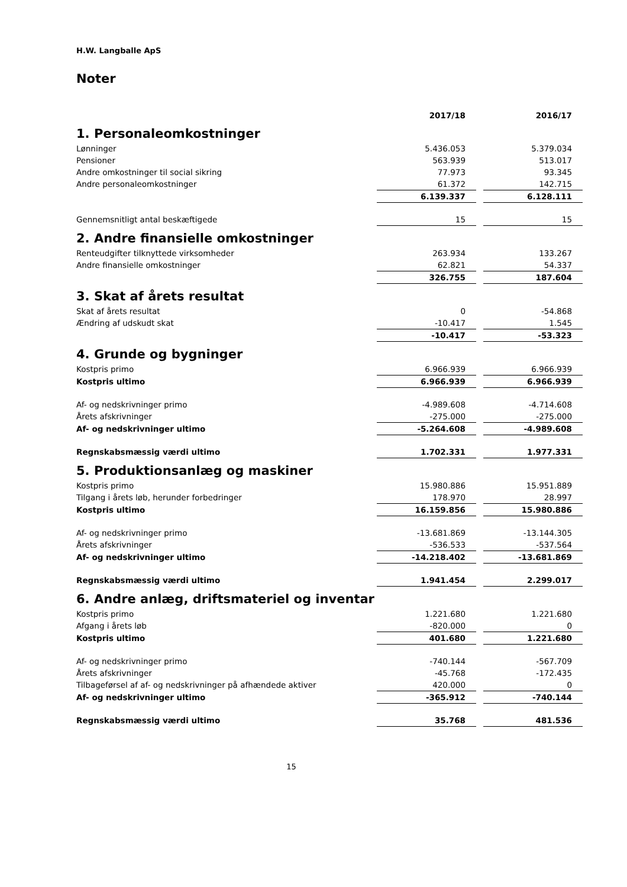H.W. Langballe ApS
Noter
| | 2017/18 | | 2016/17 |
| 1. Personaleomkostninger | | | |
| Lønninger | 5.436.053 | | 5.379.034 |
| Pensioner | 563.939 | | 513.017 |
| Andre omkostninger til social sikring | 77.973 | | 93.345 |
| Andre personaleomkostninger | 61.372 | | 142.715 |
| | 6.139.337 | | 6.128.111 |
| Gennemsnitligt antal beskæftigede | 15 | | 15 |
| 2. Andre finansielle omkostninger | | | |
| Renteudgifter tilknyttede virksomheder | 263.934 | | 133.267 |
| Andre finansielle omkostninger | 62.821 | | 54.337 |
| | 326.755 | | 187.604 |
| 3. Skat af årets resultat | | | |
| Skat af årets resultat | 0 | | -54.868 |
| Ændring af udskudt skat | -10.417 | | 1.545 |
| | -10.417 | | -53.323 |
| 4. Grunde og bygninger | | | |
| Kostpris primo | 6.966.939 | | 6.966.939 |
| Kostpris ultimo | 6.966.939 | | 6.966.939 |
| Af- og nedskrivninger primo | -4.989.608 | | -4.714.608 |
| Årets afskrivninger | -275.000 | | -275.000 |
| Af- og nedskrivninger ultimo | -5.264.608 | | -4.989.608 |
| Regnskabsmæssig værdi ultimo | 1.702.331 | | 1.977.331 |
| 5. Produktionsanlæg og maskiner | | | |
| Kostpris primo | 15.980.886 | | 15.951.889 |
| Tilgang i årets løb, herunder forbedringer | 178.970 | | 28.997 |
| Kostpris ultimo | 16.159.856 | | 15.980.886 |
| Af- og nedskrivninger primo | -13.681.869 | | -13.144.305 |
| Årets afskrivninger | -536.533 | | -537.564 |
| Af- og nedskrivninger ultimo | -14.218.402 | | -13.681.869 |
| Regnskabsmæssig værdi ultimo | 1.941.454 | | 2.299.017 |
| 6. Andre anlæg, driftsmateriel og inventar | | | |
| Kostpris primo | 1.221.680 | | 1.221.680 |
| Afgang i årets løb | -820.000 | | 0 |
| Kostpris ultimo | 401.680 | | 1.221.680 |
| Af- og nedskrivninger primo | -740.144 | | -567.709 |
| Årets afskrivninger | -45.768 | | -172.435 |
| Tilbageførsel af af- og nedskrivninger på afhændede aktiver | 420.000 | | 0 |
| Af- og nedskrivninger ultimo | -365.912 | | -740.144 |
| Regnskabsmæssig værdi ultimo | 35.768 | | 481.536 |
15